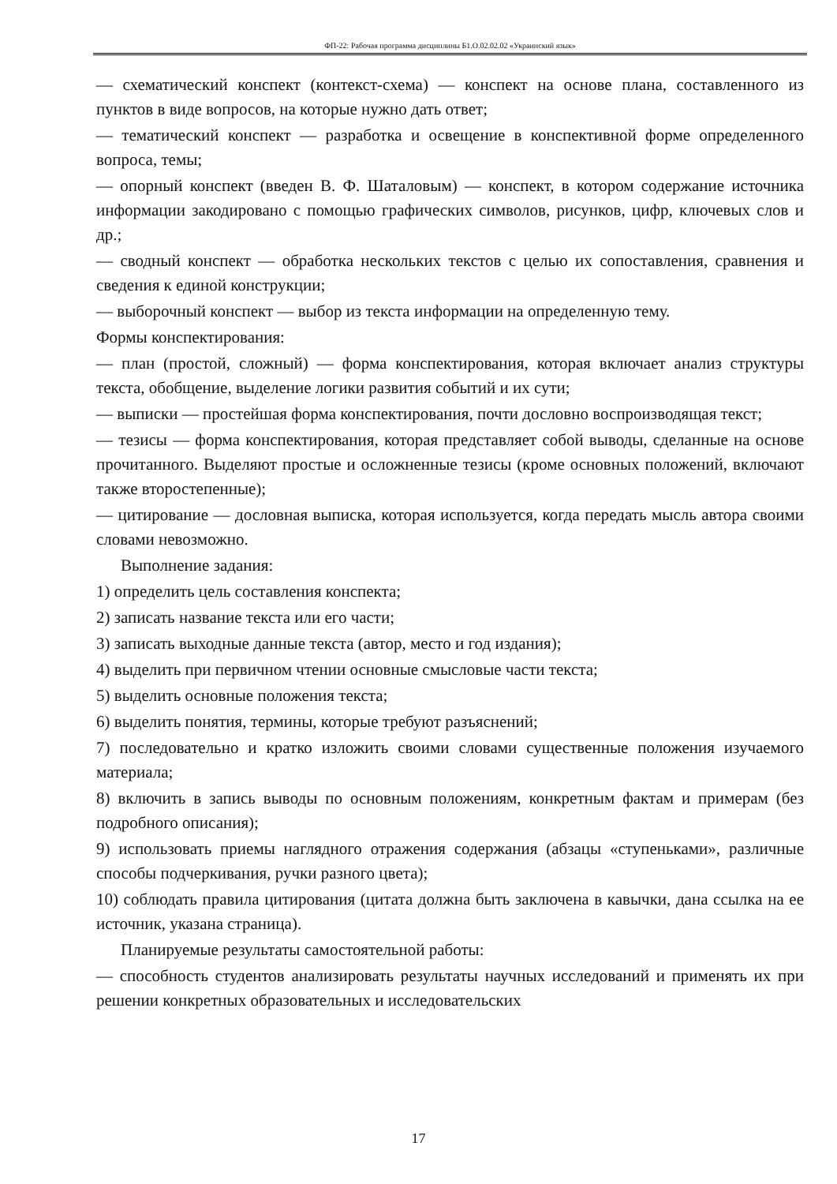ФП-22: Рабочая программа дисциплины Б1.О.02.02.02 «Украинский язык»
— схематический конспект (контекст-схема) — конспект на основе плана, составленного из пунктов в виде вопросов, на которые нужно дать ответ;
— тематический конспект — разработка и освещение в конспективной форме определенного вопроса, темы;
— опорный конспект (введен В. Ф. Шаталовым) — конспект, в котором содержание источника информации закодировано с помощью графических символов, рисунков, цифр, ключевых слов и др.;
— сводный конспект — обработка нескольких текстов с целью их сопоставления, сравнения и сведения к единой конструкции;
— выборочный конспект — выбор из текста информации на определенную тему.
Формы конспектирования:
— план (простой, сложный) — форма конспектирования, которая включает анализ структуры текста, обобщение, выделение логики развития событий и их сути;
— выписки — простейшая форма конспектирования, почти дословно воспроизводящая текст;
— тезисы — форма конспектирования, которая представляет собой выводы, сделанные на основе прочитанного. Выделяют простые и осложненные тезисы (кроме основных положений, включают также второстепенные);
— цитирование — дословная выписка, которая используется, когда передать мысль автора своими словами невозможно.
Выполнение задания:
1) определить цель составления конспекта;
2) записать название текста или его части;
3) записать выходные данные текста (автор, место и год издания);
4) выделить при первичном чтении основные смысловые части текста;
5) выделить основные положения текста;
6) выделить понятия, термины, которые требуют разъяснений;
7) последовательно и кратко изложить своими словами существенные положения изучаемого материала;
8) включить в запись выводы по основным положениям, конкретным фактам и примерам (без подробного описания);
9) использовать приемы наглядного отражения содержания (абзацы «ступеньками», различные способы подчеркивания, ручки разного цвета);
10) соблюдать правила цитирования (цитата должна быть заключена в кавычки, дана ссылка на ее источник, указана страница).
Планируемые результаты самостоятельной работы:
— способность студентов анализировать результаты научных исследований и применять их при решении конкретных образовательных и исследовательских
17